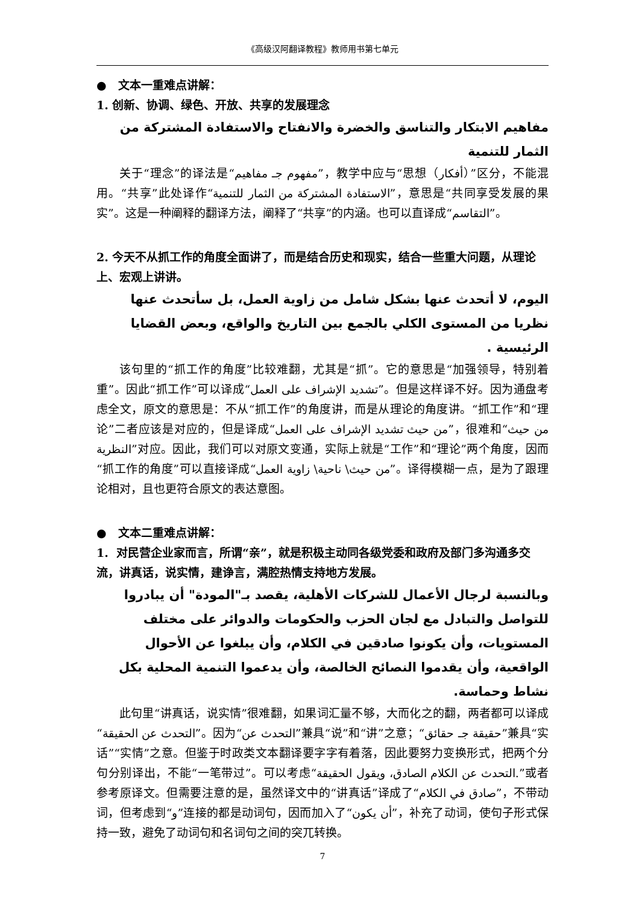《高级汉阿翻译教程》教师用书第七单元
● 文本一重难点讲解：
1. 创新、协调、绿色、开放、共享的发展理念
مفاهيم الابتكار والتناسق والخضرة والانفتاح والاستفادة المشتركة من الثمار للتنمية
关于“理念”的译法是“مفهوم جـ مفاهيم”，教学中应与“思想（أفكار）”区分，不能混用。“共享”此处译作“الاستفادة المشتركة من الثمار للتنمية”，意思是“共同享受发展的果实”。这是一种阐释的翻译方法，阐释了“共享”的内涵。也可以直译成“التقاسم”。
2. 今天不从抓工作的角度全面讲了，而是结合历史和现实，结合一些重大问题，从理论上、宏观上讲讲。
اليوم، لا أتحدث عنها بشكل شامل من زاوية العمل، بل سأتحدث عنها نظريا من المستوى الكلي بالجمع بين التاريخ والواقع، وبعض القضايا الرئيسية .
该句里的“抓工作的角度”比较难翻，尤其是“抓”。它的意思是“加强领导，特别着重”。因此“抓工作”可以译成“تشديد الإشراف على العمل”。但是这样译不好。因为通盘考虑全文，原文的意思是：不从“抓工作”的角度讲，而是从理论的角度讲。“抓工作”和“理论”二者应该是对应的，但是译成“من حيث تشديد الإشراف على العمل”，很难和“من حيث النظرية”对应。因此，我们可以对原文变通，实际上就是“工作”和“理论”两个角度，因而“抓工作的角度”可以直接译成“من حيث\ ناحية\ زاوية العمل”。译得模糊一点，是为了跟理论相对，且也更符合原文的表达意图。
● 文本二重难点讲解：
1. 对民营企业家而言，所谓“亲”，就是积极主动同各级党委和政府及部门多沟通多交流，讲真话，说实情，建诤言，满腔热情支持地方发展。
وبالنسبة لرجال الأعمال للشركات الأهلية، يقصد بـ"المودة" أن يبادروا للتواصل والتبادل مع لجان الحزب والحكومات والدوائر على مختلف المستويات، وأن يكونوا صادقين في الكلام، وأن يبلغوا عن الأحوال الواقعية، وأن يقدموا النصائح الخالصة، وأن يدعموا التنمية المحلية بكل نشاط وحماسة.
此句里“讲真话，说实情”很难翻，如果词汇量不够，大而化之的翻，两者都可以译成“التحدث عن الحقيقة”。因为“التحدث عن”兼具“说”和“讲”之意；“حقيقة جـ حقائق”兼具“实话”“实情”之意。但鉴于时政类文本翻译要字字有着落，因此要努力变换形式，把两个分句分别译出，不能“一笔带过”。可以考虑“التحدث عن الكلام الصادق، ويقول الحقيقة.”或者参考原译文。但需要注意的是，虽然译文中的“讲真话”译成了“صادق في الكلام”，不带动词，但考虑到“و”连接的都是动词句，因而加入了“أن يكون”，补充了动词，使句子形式保持一致，避免了动词句和名词句之间的突兀转换。
7